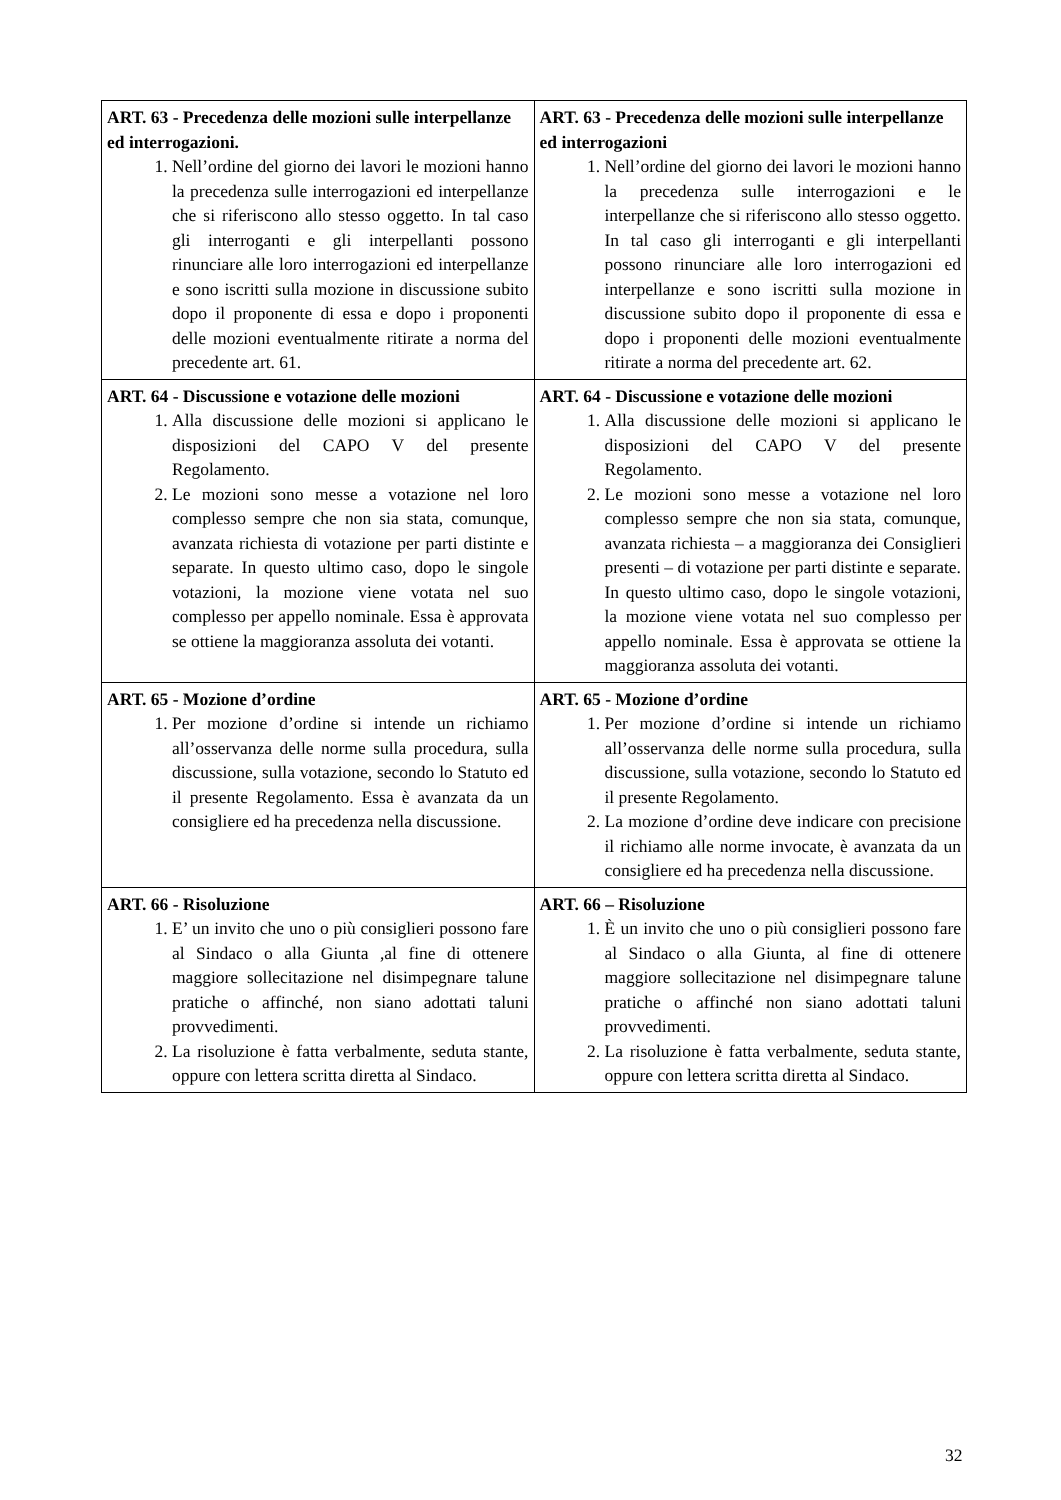| ART. 63 - Precedenza delle mozioni sulle interpellanze ed interrogazioni. 1. Nell’ordine del giorno dei lavori le mozioni hanno la precedenza sulle interrogazioni ed interpellanze che si riferiscono allo stesso oggetto. In tal caso gli interroganti e gli interpellanti possono rinunciare alle loro interrogazioni ed interpellanze e sono iscritti sulla mozione in discussione subito dopo il proponente di essa e dopo i proponenti delle mozioni eventualmente ritirate a norma del precedente art. 61. | ART. 63 - Precedenza delle mozioni sulle interpellanze ed interrogazioni 1. Nell’ordine del giorno dei lavori le mozioni hanno la precedenza sulle interrogazioni e le interpellanze che si riferiscono allo stesso oggetto. In tal caso gli interroganti e gli interpellanti possono rinunciare alle loro interrogazioni ed interpellanze e sono iscritti sulla mozione in discussione subito dopo il proponente di essa e dopo i proponenti delle mozioni eventualmente ritirate a norma del precedente art. 62. |
| ART. 64 - Discussione e votazione delle mozioni 1. Alla discussione delle mozioni si applicano le disposizioni del CAPO V del presente Regolamento. 2. Le mozioni sono messe a votazione nel loro complesso sempre che non sia stata, comunque, avanzata richiesta di votazione per parti distinte e separate. In questo ultimo caso, dopo le singole votazioni, la mozione viene votata nel suo complesso per appello nominale. Essa è approvata se ottiene la maggioranza assoluta dei votanti. | ART. 64 - Discussione e votazione delle mozioni 1. Alla discussione delle mozioni si applicano le disposizioni del CAPO V del presente Regolamento. 2. Le mozioni sono messe a votazione nel loro complesso sempre che non sia stata, comunque, avanzata richiesta – a maggioranza dei Consiglieri presenti – di votazione per parti distinte e separate. In questo ultimo caso, dopo le singole votazioni, la mozione viene votata nel suo complesso per appello nominale. Essa è approvata se ottiene la maggioranza assoluta dei votanti. |
| ART. 65 - Mozione d’ordine 1. Per mozione d’ordine si intende un richiamo all’osservanza delle norme sulla procedura, sulla discussione, sulla votazione, secondo lo Statuto ed il presente Regolamento. Essa è avanzata da un consigliere ed ha precedenza nella discussione. | ART. 65 - Mozione d’ordine 1. Per mozione d’ordine si intende un richiamo all’osservanza delle norme sulla procedura, sulla discussione, sulla votazione, secondo lo Statuto ed il presente Regolamento. 2. La mozione d’ordine deve indicare con precisione il richiamo alle norme invocate, è avanzata da un consigliere ed ha precedenza nella discussione. |
| ART. 66 - Risoluzione 1. E’ un invito che uno o più consiglieri possono fare al Sindaco o alla Giunta ,al fine di ottenere maggiore sollecitazione nel disimpegnare talune pratiche o affinché, non siano adottati taluni provvedimenti. 2. La risoluzione è fatta verbalmente, seduta stante, oppure con lettera scritta diretta al Sindaco. | ART. 66 – Risoluzione 1. È un invito che uno o più consiglieri possono fare al Sindaco o alla Giunta, al fine di ottenere maggiore sollecitazione nel disimpegnare talune pratiche o affinché non siano adottati taluni provvedimenti. 2. La risoluzione è fatta verbalmente, seduta stante, oppure con lettera scritta diretta al Sindaco. |
32